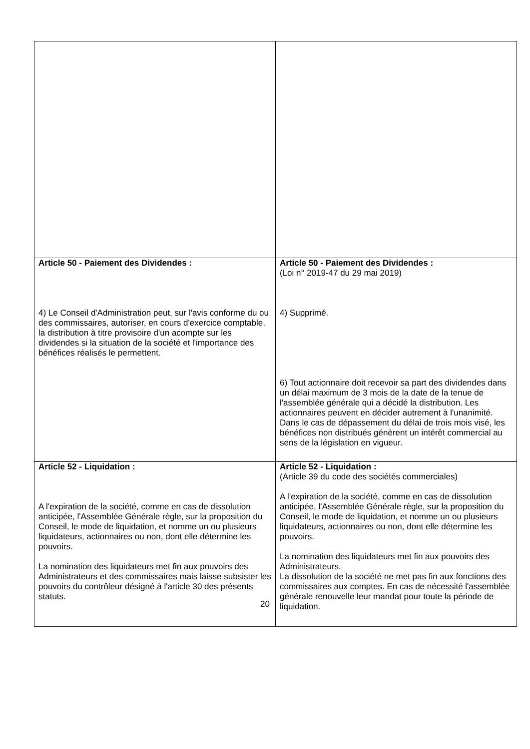| Article 50 - Paiement des Dividendes : 4) Le Conseil d'Administration peut, sur l'avis conforme du ou des commissaires, autoriser, en cours d'exercice comptable, la distribution à titre provisoire d'un acompte sur les dividendes si la situation de la société et l'importance des bénéfices réalisés le permettent. | Article 50 - Paiement des Dividendes : (Loi n° 2019-47 du 29 mai 2019) 4) Supprimé. 6) Tout actionnaire doit recevoir sa part des dividendes dans un délai maximum de 3 mois de la date de la tenue de l'assemblée générale qui a décidé la distribution. Les actionnaires peuvent en décider autrement à l'unanimité. Dans le cas de dépassement du délai de trois mois visé, les bénéfices non distribués génèrent un intérêt commercial au sens de la législation en vigueur. |
| Article 52 - Liquidation : A l'expiration de la société, comme en cas de dissolution anticipée, l'Assemblée Générale règle, sur la proposition du Conseil, le mode de liquidation, et nomme un ou plusieurs liquidateurs, actionnaires ou non, dont elle détermine les pouvoirs. La nomination des liquidateurs met fin aux pouvoirs des Administrateurs et des commissaires mais laisse subsister les pouvoirs du contrôleur désigné à l'article 30 des présents statuts. | Article 52 - Liquidation : (Article 39 du code des sociétés commerciales) A l'expiration de la société, comme en cas de dissolution anticipée, l'Assemblée Générale règle, sur la proposition du Conseil, le mode de liquidation, et nomme un ou plusieurs liquidateurs, actionnaires ou non, dont elle détermine les pouvoirs. La nomination des liquidateurs met fin aux pouvoirs des Administrateurs. La dissolution de la société ne met pas fin aux fonctions des commissaires aux comptes. En cas de nécessité l'assemblée générale renouvelle leur mandat pour toute la période de liquidation. |
20